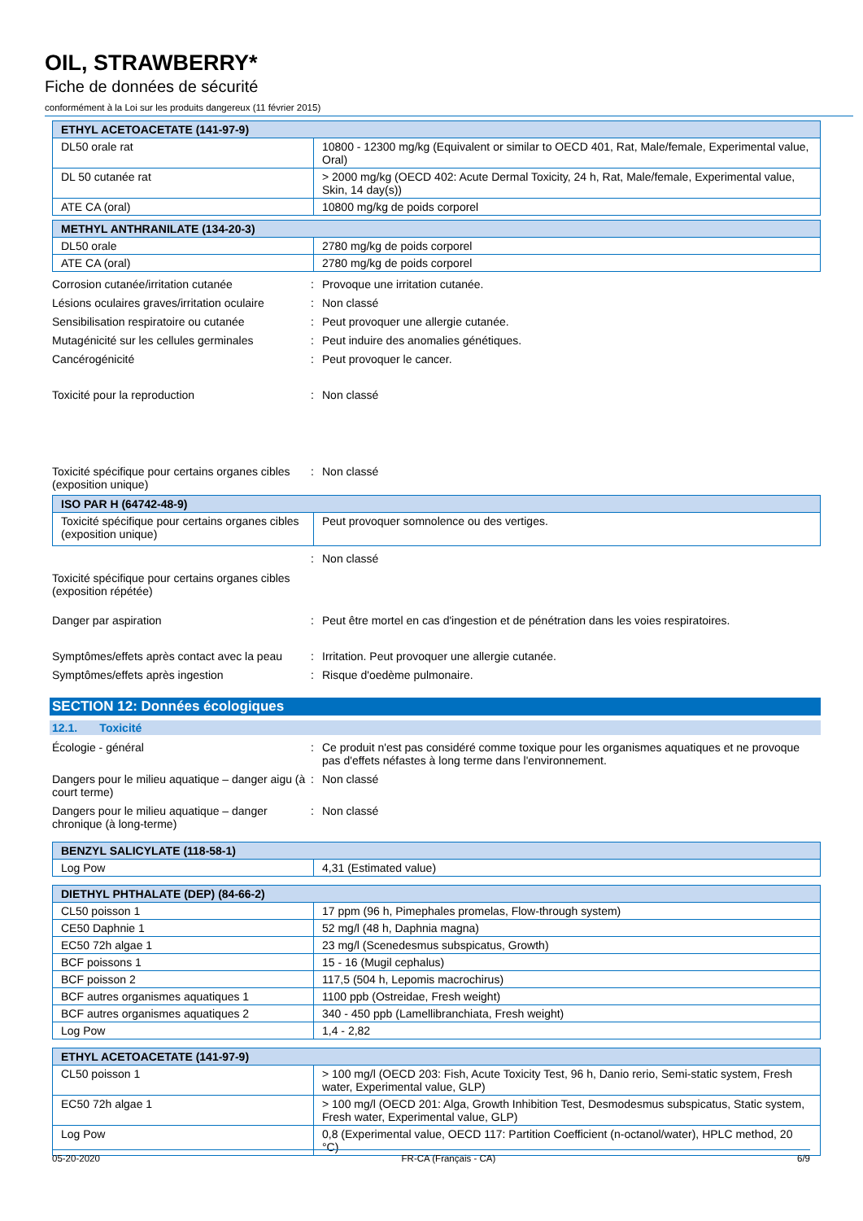OIL, STRAWBERRY*
Fiche de données de sécurité
conformément à la Loi sur les produits dangereux (11 février 2015)
| ETHYL ACETOACETATE (141-97-9) | |
| --- | --- |
| DL50 orale rat | 10800 - 12300 mg/kg (Equivalent or similar to OECD 401, Rat, Male/female, Experimental value, Oral) |
| DL 50 cutanée rat | > 2000 mg/kg (OECD 402: Acute Dermal Toxicity, 24 h, Rat, Male/female, Experimental value, Skin, 14 day(s)) |
| ATE CA (oral) | 10800 mg/kg de poids corporel |
| METHYL ANTHRANILATE (134-20-3) | |
| --- | --- |
| DL50 orale | 2780 mg/kg de poids corporel |
| ATE CA (oral) | 2780 mg/kg de poids corporel |
Corrosion cutanée/irritation cutanée : Provoque une irritation cutanée.
Lésions oculaires graves/irritation oculaire
: Non classé
Sensibilisation respiratoire ou cutanée
: Peut provoquer une allergie cutanée.
Mutagénicité sur les cellules germinales
: Peut induire des anomalies génétiques.
Cancérogénicité : Peut provoquer le cancer.
Toxicité pour la reproduction : Non classé
Toxicité spécifique pour certains organes cibles (exposition unique)
: Non classé
| ISO PAR H (64742-48-9) | |
| --- | --- |
| Toxicité spécifique pour certains organes cibles (exposition unique) | Peut provoquer somnolence ou des vertiges. |
: Non classé
Toxicité spécifique pour certains organes cibles (exposition répétée)
Danger par aspiration : Peut être mortel en cas d'ingestion et de pénétration dans les voies respiratoires.
Symptômes/effets après contact avec la peau
: Irritation. Peut provoquer une allergie cutanée.
Symptômes/effets après ingestion : Risque d'oedème pulmonaire.
SECTION 12: Données écologiques
12.1. Toxicité
Écologie - général : Ce produit n'est pas considéré comme toxique pour les organismes aquatiques et ne provoque pas d'effets néfastes à long terme dans l'environnement.
Dangers pour le milieu aquatique – danger aigu (à court terme)
: Non classé
Dangers pour le milieu aquatique – danger chronique (à long-terme)
: Non classé
| BENZYL SALICYLATE (118-58-1) | |
| --- | --- |
| Log Pow | 4,31 (Estimated value) |
| DIETHYL PHTHALATE (DEP) (84-66-2) | |
| --- | --- |
| CL50 poisson 1 | 17 ppm (96 h, Pimephales promelas, Flow-through system) |
| CE50 Daphnie 1 | 52 mg/l (48 h, Daphnia magna) |
| EC50 72h algae 1 | 23 mg/l (Scenedesmus subspicatus, Growth) |
| BCF poissons 1 | 15 - 16 (Mugil cephalus) |
| BCF poisson 2 | 117,5 (504 h, Lepomis macrochirus) |
| BCF autres organismes aquatiques 1 | 1100 ppb (Ostreidae, Fresh weight) |
| BCF autres organismes aquatiques 2 | 340 - 450 ppb (Lamellibranchiata, Fresh weight) |
| Log Pow | 1,4 - 2,82 |
| ETHYL ACETOACETATE (141-97-9) | |
| --- | --- |
| CL50 poisson 1 | > 100 mg/l (OECD 203: Fish, Acute Toxicity Test, 96 h, Danio rerio, Semi-static system, Fresh water, Experimental value, GLP) |
| EC50 72h algae 1 | > 100 mg/l (OECD 201: Alga, Growth Inhibition Test, Desmodesmus subspicatus, Static system, Fresh water, Experimental value, GLP) |
| Log Pow | 0,8 (Experimental value, OECD 117: Partition Coefficient (n-octanol/water), HPLC method, 20 °C) |
05-20-2020 FR-CA (Français - CA) 6/9